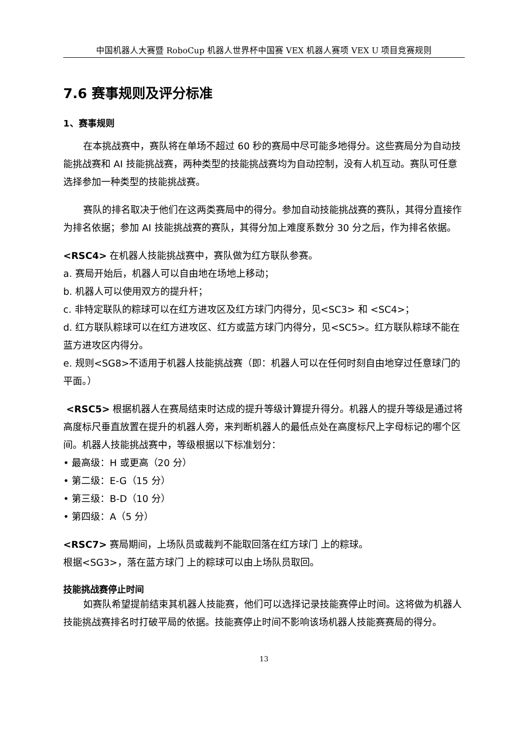中国机器人大赛暨 RoboCup 机器人世界杯中国赛 VEX 机器人赛项 VEX U 项目竞赛规则
7.6 赛事规则及评分标准
1、赛事规则
在本挑战赛中，赛队将在单场不超过 60 秒的赛局中尽可能多地得分。这些赛局分为自动技能挑战赛和 AI 技能挑战赛，两种类型的技能挑战赛均为自动控制，没有人机互动。赛队可任意选择参加一种类型的技能挑战赛。
赛队的排名取决于他们在这两类赛局中的得分。参加自动技能挑战赛的赛队，其得分直接作为排名依据；参加 AI 技能挑战赛的赛队，其得分加上难度系数分 30 分之后，作为排名依据。
<RSC4> 在机器人技能挑战赛中，赛队做为红方联队参赛。
a. 赛局开始后，机器人可以自由地在场地上移动；
b. 机器人可以使用双方的提升杆；
c. 非特定联队的粽球可以在红方进攻区及红方球门内得分，见<SC3> 和 <SC4>；
d. 红方联队粽球可以在红方进攻区、红方或蓝方球门内得分，见<SC5>。红方联队粽球不能在蓝方进攻区内得分。
e. 规则<SG8>不适用于机器人技能挑战赛（即：机器人可以在任何时刻自由地穿过任意球门的平面。）
<RSC5> 根据机器人在赛局结束时达成的提升等级计算提升得分。机器人的提升等级是通过将高度标尺垂直放置在提升的机器人旁，来判断机器人的最低点处在高度标尺上字母标记的哪个区间。机器人技能挑战赛中，等级根据以下标准划分：
• 最高级：H 或更高（20 分）
• 第二级：E-G（15 分）
• 第三级：B-D（10 分）
• 第四级：A（5 分）
<RSC7> 赛局期间，上场队员或裁判不能取回落在红方球门 上的粽球。
根据<SG3>，落在蓝方球门 上的粽球可以由上场队员取回。
技能挑战赛停止时间
如赛队希望提前结束其机器人技能赛，他们可以选择记录技能赛停止时间。这将做为机器人技能挑战赛排名时打破平局的依据。技能赛停止时间不影响该场机器人技能赛赛局的得分。
13